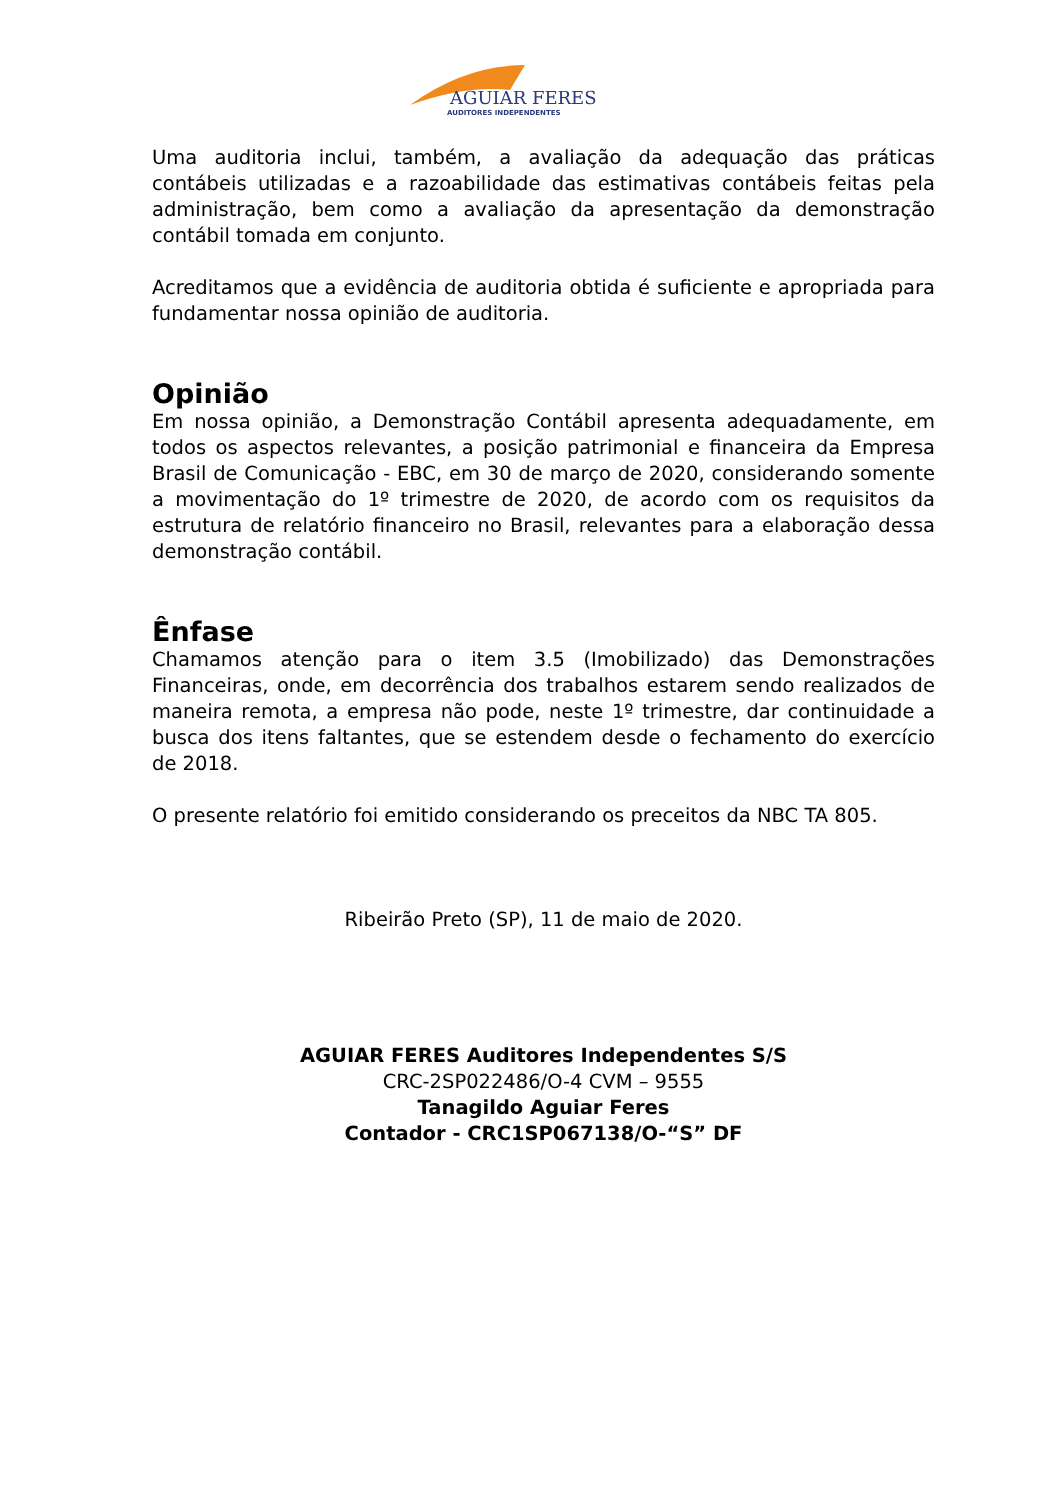AGUIAR FERES
AUDITORES INDEPENDENTES
Uma auditoria inclui, também, a avaliação da adequação das práticas contábeis utilizadas e a razoabilidade das estimativas contábeis feitas pela administração, bem como a avaliação da apresentação da demonstração contábil tomada em conjunto.
Acreditamos que a evidência de auditoria obtida é suficiente e apropriada para fundamentar nossa opinião de auditoria.
Opinião
Em nossa opinião, a Demonstração Contábil apresenta adequadamente, em todos os aspectos relevantes, a posição patrimonial e financeira da Empresa Brasil de Comunicação - EBC, em 30 de março de 2020, considerando somente a movimentação do 1º trimestre de 2020, de acordo com os requisitos da estrutura de relatório financeiro no Brasil, relevantes para a elaboração dessa demonstração contábil.
Ênfase
Chamamos atenção para o item 3.5 (Imobilizado) das Demonstrações Financeiras, onde, em decorrência dos trabalhos estarem sendo realizados de maneira remota, a empresa não pode, neste 1º trimestre, dar continuidade a busca dos itens faltantes, que se estendem desde o fechamento do exercício de 2018.
O presente relatório foi emitido considerando os preceitos da NBC TA 805.
Ribeirão Preto (SP), 11 de maio de 2020.
AGUIAR FERES Auditores Independentes S/S
CRC-2SP022486/O-4 CVM – 9555
Tanagildo Aguiar Feres
Contador - CRC1SP067138/O-“S” DF